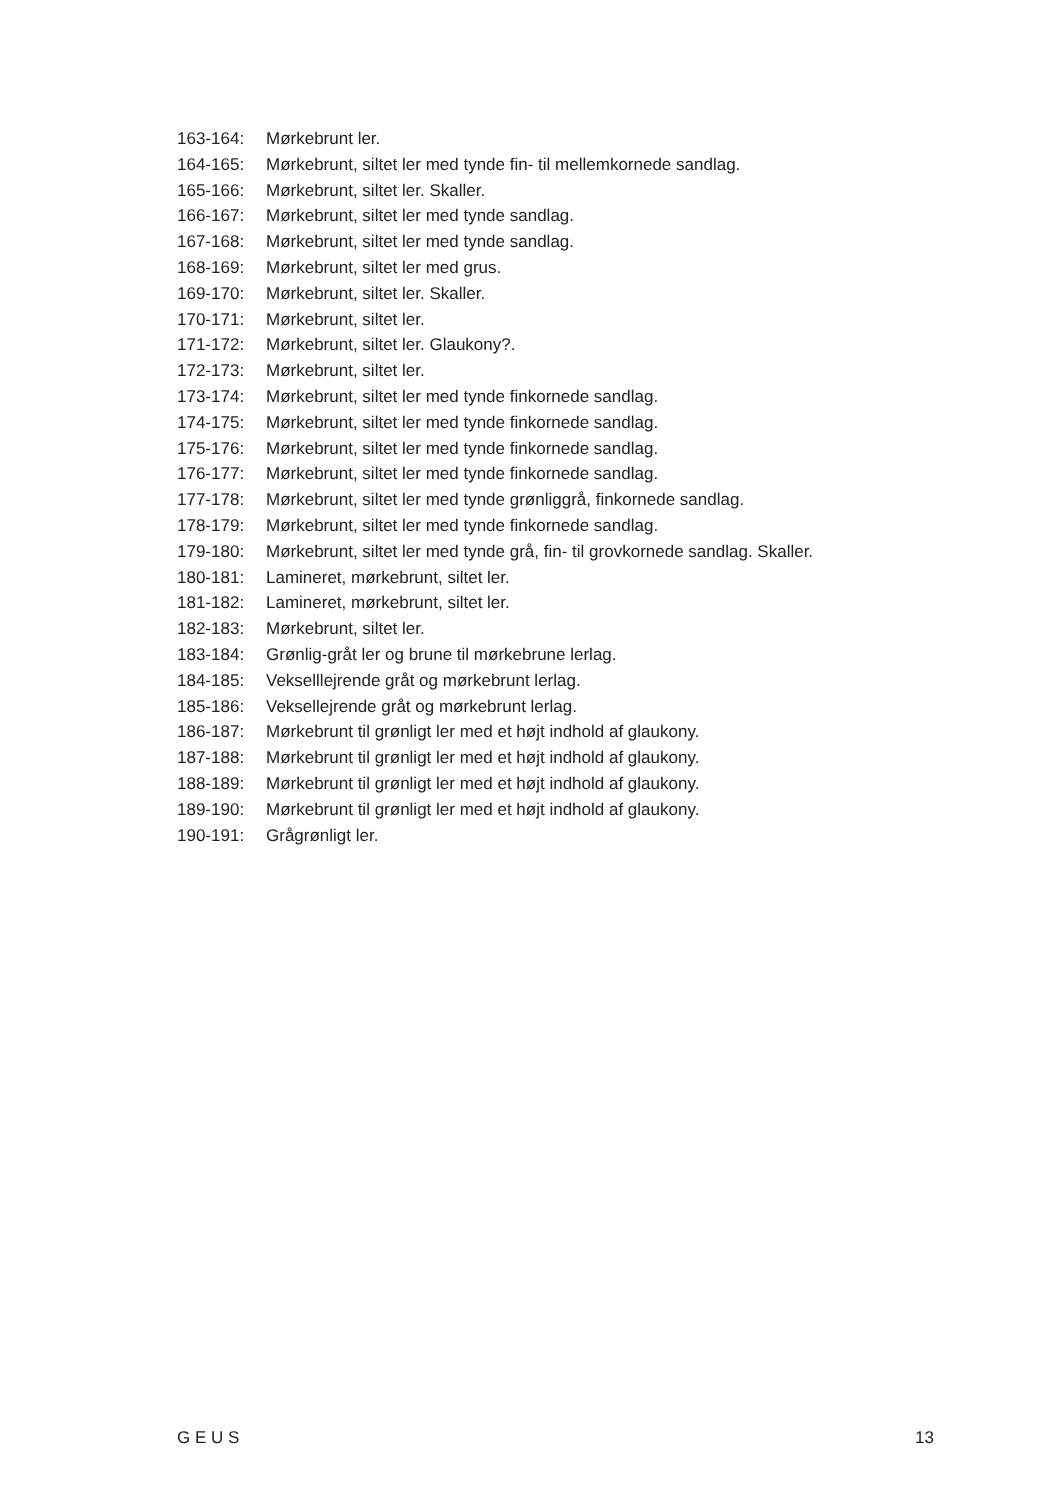163-164: Mørkebrunt ler.
164-165: Mørkebrunt, siltet ler med tynde fin- til mellemkornede sandlag.
165-166: Mørkebrunt, siltet ler. Skaller.
166-167: Mørkebrunt, siltet ler med tynde sandlag.
167-168: Mørkebrunt, siltet ler med tynde sandlag.
168-169: Mørkebrunt, siltet ler med grus.
169-170: Mørkebrunt, siltet ler. Skaller.
170-171: Mørkebrunt, siltet ler.
171-172: Mørkebrunt, siltet ler. Glaukony?.
172-173: Mørkebrunt, siltet ler.
173-174: Mørkebrunt, siltet ler med tynde finkornede sandlag.
174-175: Mørkebrunt, siltet ler med tynde finkornede sandlag.
175-176: Mørkebrunt, siltet ler med tynde finkornede sandlag.
176-177: Mørkebrunt, siltet ler med tynde finkornede sandlag.
177-178: Mørkebrunt, siltet ler med tynde grønliggrå, finkornede sandlag.
178-179: Mørkebrunt, siltet ler med tynde finkornede sandlag.
179-180: Mørkebrunt, siltet ler med tynde grå, fin- til grovkornede sandlag. Skaller.
180-181: Lamineret, mørkebrunt, siltet ler.
181-182: Lamineret, mørkebrunt, siltet ler.
182-183: Mørkebrunt, siltet ler.
183-184: Grønlig-gråt ler og brune til mørkebrune lerlag.
184-185: Vekselllejrende gråt og mørkebrunt lerlag.
185-186: Veksellejrende gråt og mørkebrunt lerlag.
186-187: Mørkebrunt til grønligt ler med et højt indhold af glaukony.
187-188: Mørkebrunt til grønligt ler med et højt indhold af glaukony.
188-189: Mørkebrunt til grønligt ler med et højt indhold af glaukony.
189-190: Mørkebrunt til grønligt ler med et højt indhold af glaukony.
190-191: Grågrønligt ler.
G E U S 13